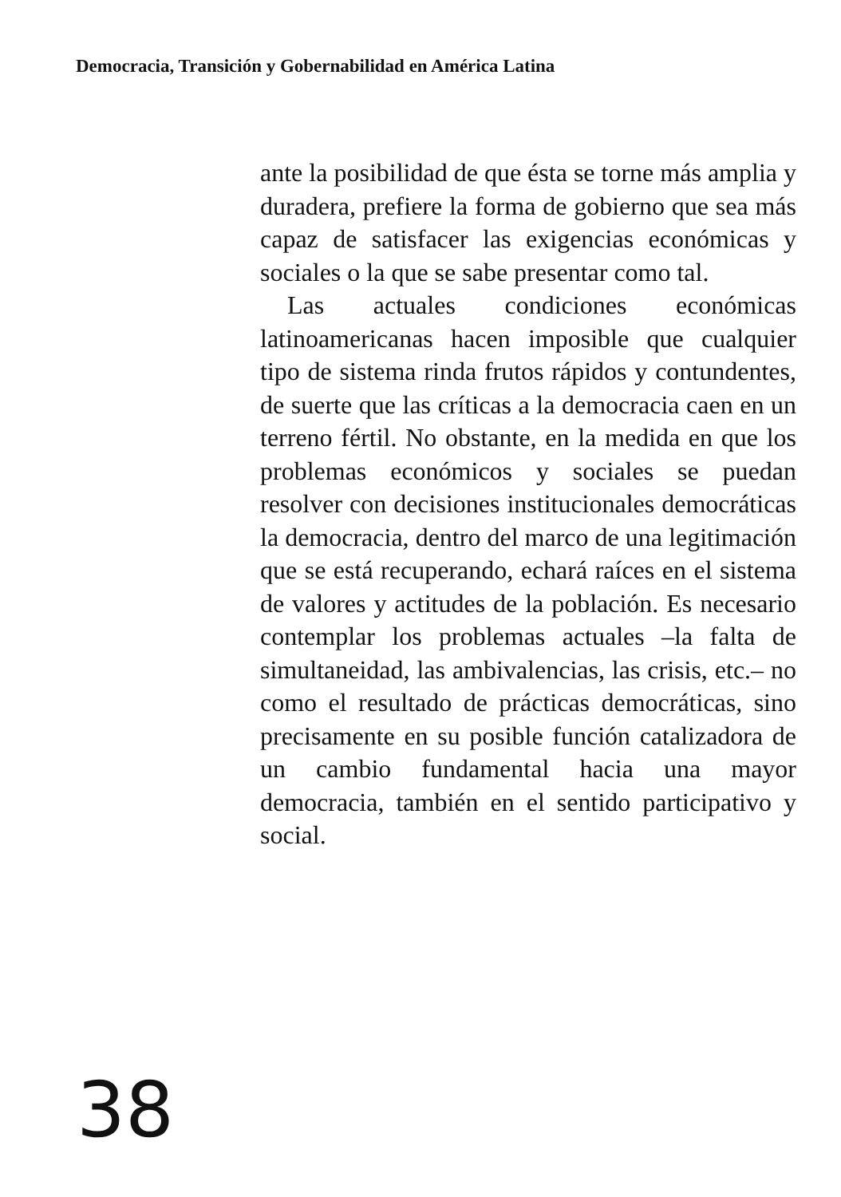Democracia, Transición y Gobernabilidad en América Latina
ante la posibilidad de que ésta se torne más amplia y duradera, prefiere la forma de gobierno que sea más capaz de satisfacer las exigencias económicas y sociales o la que se sabe presentar como tal.
Las actuales condiciones económicas latinoamericanas hacen imposible que cualquier tipo de sistema rinda frutos rápidos y contundentes, de suerte que las críticas a la democracia caen en un terreno fértil. No obstante, en la medida en que los problemas económicos y sociales se puedan resolver con decisiones institucionales democráticas la democracia, dentro del marco de una legitimación que se está recuperando, echará raíces en el sistema de valores y actitudes de la población. Es necesario contemplar los problemas actuales –la falta de simultaneidad, las ambivalencias, las crisis, etc.– no como el resultado de prácticas democráticas, sino precisamente en su posible función catalizadora de un cambio fundamental hacia una mayor democracia, también en el sentido participativo y social.
38